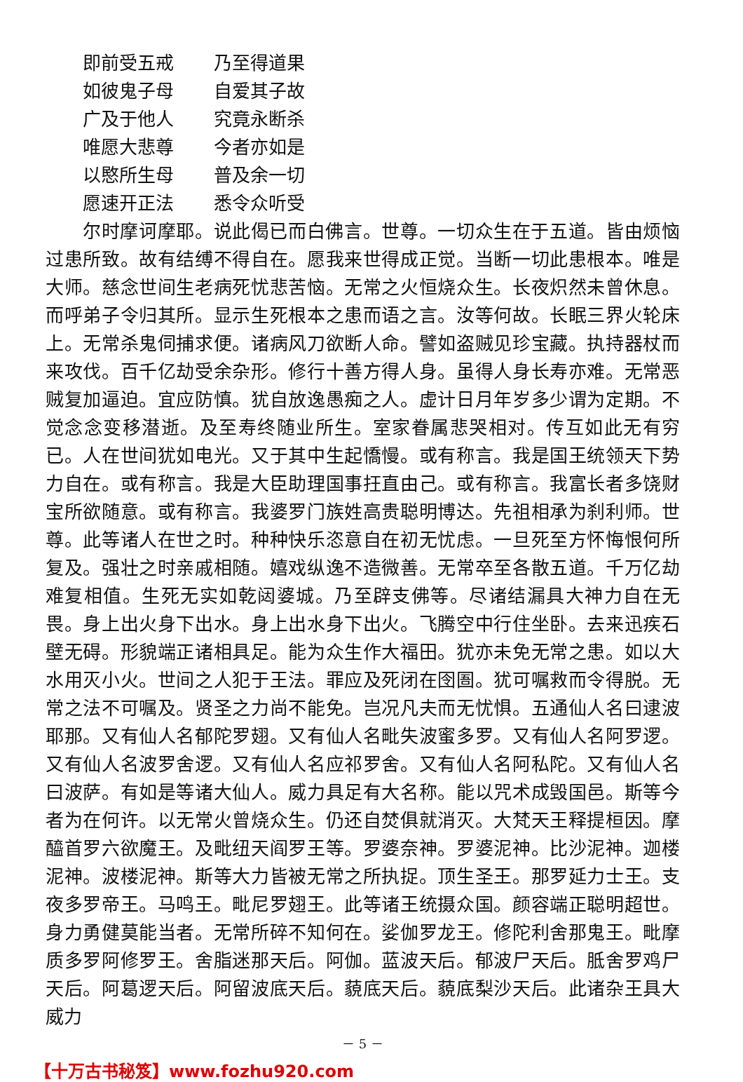即前受五戒 乃至得道果
如彼鬼子母 自爱其子故
广及于他人 究竟永断杀
唯愿大悲尊 今者亦如是
以愍所生母 普及余一切
愿速开正法 悉令众听受
尔时摩诃摩耶。说此偈已而白佛言。世尊。一切众生在于五道。皆由烦恼过患所致。故有结缚不得自在。愿我来世得成正觉。当断一切此患根本。唯是大师。慈念世间生老病死忧悲苦恼。无常之火恒烧众生。长夜炽然未曾休息。而呼弟子令归其所。显示生死根本之患而语之言。汝等何故。长眠三界火轮床上。无常杀鬼伺捕求便。诸病风刀欲断人命。譬如盗贼见珍宝藏。执持器杖而来攻伐。百千亿劫受余杂形。修行十善方得人身。虽得人身长寿亦难。无常恶贼复加逼迫。宜应防慎。犹自放逸愚痴之人。虚计日月年岁多少谓为定期。不觉念念变移潜逝。及至寿终随业所生。室家眷属悲哭相对。传互如此无有穷已。人在世间犹如电光。又于其中生起憍慢。或有称言。我是国王统领天下势力自在。或有称言。我是大臣助理国事抂直由己。或有称言。我富长者多饶财宝所欲随意。或有称言。我婆罗门族姓高贵聪明博达。先祖相承为刹利师。世尊。此等诸人在世之时。种种快乐恣意自在初无忧虑。一旦死至方怀悔恨何所复及。强壮之时亲戚相随。嬉戏纵逸不造微善。无常卒至各散五道。千万亿劫难复相值。生死无实如乾闼婆城。乃至辟支佛等。尽诸结漏具大神力自在无畏。身上出火身下出水。身上出水身下出火。飞腾空中行住坐卧。去来迅疾石壁无碍。形貌端正诸相具足。能为众生作大福田。犹亦未免无常之患。如以大水用灭小火。世间之人犯于王法。罪应及死闭在囹圄。犹可嘱救而令得脱。无常之法不可嘱及。贤圣之力尚不能免。岂况凡夫而无忧惧。五通仙人名曰逮波耶那。又有仙人名郁陀罗翅。又有仙人名毗失波蜜多罗。又有仙人名阿罗逻。又有仙人名波罗舍逻。又有仙人名应祁罗舍。又有仙人名阿私陀。又有仙人名曰波萨。有如是等诸大仙人。威力具足有大名称。能以咒术成毁国邑。斯等今者为在何许。以无常火曾烧众生。仍还自焚俱就消灭。大梵天王释提桓因。摩醯首罗六欲魔王。及毗纽天阎罗王等。罗婆奈神。罗婆泥神。比沙泥神。迦楼泥神。波楼泥神。斯等大力皆被无常之所执捉。顶生圣王。那罗延力士王。支夜多罗帝王。马鸣王。毗尼罗翅王。此等诸王统摄众国。颜容端正聪明超世。身力勇健莫能当者。无常所碎不知何在。娑伽罗龙王。修陀利舍那鬼王。毗摩质多罗阿修罗王。舍脂迷那天后。阿伽。蓝波天后。郁波尸天后。胝舍罗鸡尸天后。阿葛逻天后。阿留波底天后。藐底天后。藐底梨沙天后。此诸杂王具大威力
－ 5 －
【十万古书秘笈】www.fozhu920.com